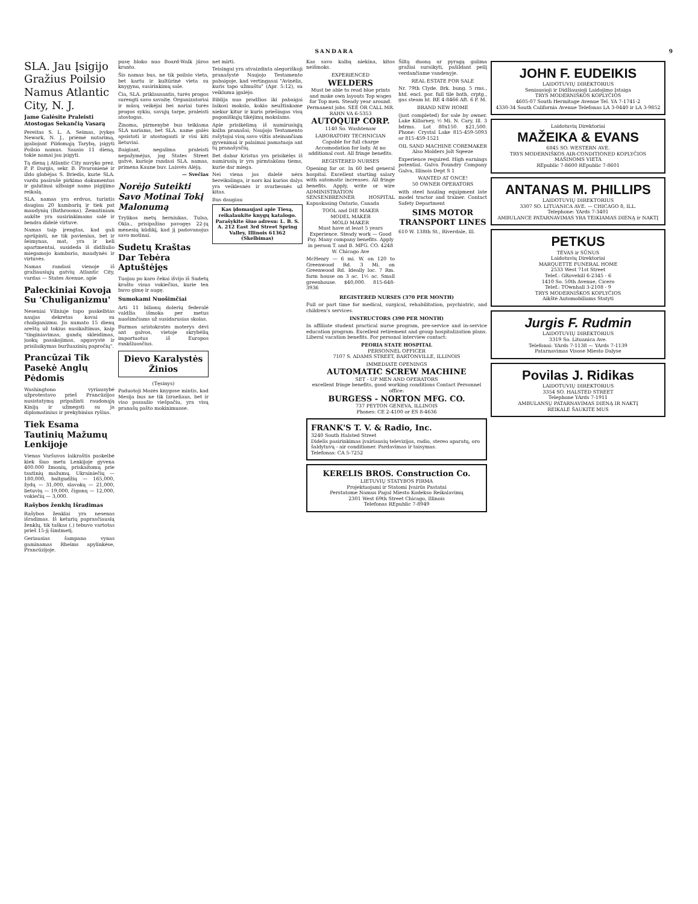SANDARA 9
SLA. Jau Įsigijo Gražius Poilsio Namus Atlantic City, N. J.
Jame Galėsite Praleisti Atostogas Sekančią Vasarą
Pereitas S. L. A. Seimas, įvykęs Newark, N. J., priėmė nutarimą, įgaliojant Pildomąją Tarybą, įsigyti Poilsio namus. Sausio 11 dieną, tokie namai jau įsigyti.
Tą dieną į Atlantic City nuvyko prez. P. P. Dargis, sekr. B. Pivaronienė ir iždo globėjas S. Briedis, kurie SLA. vardu pasirašė pirkimo dokumentus ir galutinai užbaigė namo įsigijimo reikalą.
SLA. namas yra erdvus, turintis daugiau 20 kambarių ir tiek pat maudynių (Bathrooms). Žemutiniam aukšte yra susirinkimams salė ir bendra didelė virtuvė.
Namas taip įrengtas, kad gali aprūpinti, ne tik pavienius, bet ir šeimynas, mat, yra ir keli apartmentai, susideda iš didžiulio miegamojo kambario, maudynės ir virtuvės.
Namas randasi vienoje iš gražiausiųjų gatvių Atlantic City, vardas — States Avenue, apie
Paleckiniai Kovoja Su 'Chuliganizmu'
Neseniai Vilniuje tapo paskelbtas naujas dekretas kovai su chuliganizmu. Jis numato 15 dienų areštą už tokius nusikaltimus, kaip "tinginiavimas, gandų skleidimas, juokų pasakojimas, apgavystė ir prisilaikymas buržuazinių papročių".
Prancūzai Tik Pasekė Anglų Pėdomis
Washingtono vyriausybė užprotestavo prieš Prancūzijos nusistatymą pripažinti raudonąją Kiniją ir užmegsti su ja diplomatinius ir prekybinius ryšius.
Tiek Esama Tautinių Mažumų Lenkijoje
Vienas Varšuvos laikraštis paskelbė kiek šiuo metu Lenkijoje gyvena 400.000 žmonių, priskaitomų prie tautinių mažumų. Ukrainiečių — 180,000, baltgudžių — 165,000, žydų — 31,000, slavokų — 21,000, lietuvių — 19,000, čigonų — 12,000, vokiečių — 3,000.
Rašybos ženklų Išradimas
Rašybos ženklai yra nesenas išradimas. Iš keturių paprasčiausių ženklų, tik taškas (.) tebuvo vartotas prieš 15-jį šimtmetį.
Geriausias šampano vynas gaminamas Rheims apylinkėse, Prancūzijoje.
pusę bloko nuo Board-Walk jūros kranto.
Šis namas bus, ne tik poilsio vieta, bet kartu ir kultūrinė vieta su knygynu, susirinkimų sale.
Čia, SLA. priklausantis, turės progos surengti savo savaitę. Organizatoriai ir mūsų veikėjai bei nariai turės progos sykiu, savųjų tarpe, praleisti atostogas.
Žinoma, pirmenybė bus teikiama SLA nariams, bet SLA. name galės apsistoti ir atostogauti ir visi kiti lietuviai.
Baigiant, negalima praleisti nepažymėjus, jog States Street gatvė, kurioje randasi SLA. namas, primena Kaune buv. Laisvės Alėją.
— Svečias
Norėjo Suteikti Savo Motinai Tokį Malonumą
Trylikos metų berniukas, Tulsa, Okla., prisipažino pavogęs 22-jų mėnesių kūdikį, kad jį padovanojus savo motinai.
Sudetų Kraštas Dar Tebėra Aptuštėjęs
Tuojau po karo čekai išvijo iš Sudetų krašto visus vokiečius, kurie ten buvo gimę ir augę.
Sumokami Nuošimčiai
Arti 11 bilionų dolerių federalė valdžia išmoka per metus nuošimčiams už susidarusias skolas.
Burmos aristokratės moterys dėvi ant galvos, vietoje skrybėlių importuotus iš Europos rankšluosčius.
Dievo Karalystės Žinios
(Tęsinys)
Paduotoji Mozės knygose mintis, kad Mesija bus ne tik Izraeliaus, bet ir viso pasaulio viešpačiu, yra visų pranašų pašto mokinimuose.
net mirti.
Teisingai yra atvaizdinta alegoriškoji pranašystė Naujojo Testamento pabaigoje, kad vertingasai "Avinėlis, kuris tapo užmuštu" (Apr. 5:12), su veiklumu įgalėjo.
Biblija nuo pradžios iki pabaigai laikosi mokslo, kokio neužtinkame niekur kitur ir kuris priešingas visų pagoniškųjų tikėjimų mokslams.
Apie prisikėlimą iš numirusiųjų kalba pranašai; Naujojo Testamento rašytojai visų savo viltis ateinančiam gyvenimui ir palaimai pamatuoja ant tų pranašysčių.
Bet dabar Kristus yra prisikėlęs iš numirusių ir yra pirmtakūnu tiems, kurie dar miega.
Nei viena jos dalelė nėra bereikalinga, ir nors kai kurios dalys yra veiklesnės ir svarbesnės už kitas.
Bus daugiau
Kas įdomaujasi apie Tiesą, reikalaukite knygų katalogo. Parašykite šiuo adresu: L. B. S. A. 212 East 3rd Street Spring Valley, Illinois 61362 (Skelbimas)
Kas savo kalbą niekina, kitos neišmoks.
EXPERIENCED
WELDERS
Must be able to read blue prints and make own layouts Top wages for Top men. Steady year around. Permanent jobs. SEE OR CALL MR. RAHN VA 6-5353
AUTOQUIP CORP.
1140 So. Washtenaw
LABORATORY TECHNICIAN
Capable for full charge Accomodation for lady. At no additional cost. All fringe benefits.
REGISTERED NURSES
Opening for or. In 60 bed general hospital. Excellent starting salary with automatic increases. All fringe benefits. Apply, write or wire ADMINISTRATION SENSENBRENNER HOSPITAL Kapuskasing Ontario, Canada
TOOL and DIE MAKER
MODEL MAKER
MOLD MAKER
Must have at least 5 years Experience. Steady work — Good Pay. Many company benefits. Apply in person T. and B. MFG. CO. 4248 W. Chicago Ave
McHenry — 6 mi. W. on 120 to Greenwood Rd. 3 Mi. on Greenwood Rd. Ideally loc. 7 Rm. farm house on 3 ac. 1½ ac. Small greenhouse. $40,000. 815-648-3936
Šiltą duoną ar pyragą galima gražiai suraikyti, pašildant peilį verdančiame vandenyje.
REAL ESTATE FOR SALE
Nr. 79th Clyde. Brk. bung. 5 rms., htd. encl. por. full tile bath, crptg., gas steam ht. RE 4-8466 Aft. 6 P. M.
BRAND NEW HOME
(just completed) for sale by owner. Lake Killarney, ½ Mi. N. Cary, Ill. 3 bdrms. Lot 80x150. $21,500. Phone: Crystal Lake 815-459-5093 or 815-459-1521
OIL SAND MACHINE COREMAKER Also Molders Jolt Sqeeze
Experience required. High earnings potential. Galva Foundry Company Galva, Illinois Dept S 1
WANTED AT ONCE!
50 OWNER OPERATORS
with steel hauling equipment late model tractor and trainer. Contact Safety Department
SIMS MOTOR TRANSPORT LINES
610 W. 138th St., Riverdale, Ill.
REGISTERED NURSES (370 PER MONTH)
Full or part time for medical, surgical, rehabilitation, psychiatric, and children's services.
INSTRUCTORS (390 PER MONTH)
In affiliate student practical nurse program, pre-service and in-service education program. Excellent retirement and group hospitalization plans. Liberal vacation benefits. For personal interview contact:
PEORIA STATE HOSPITAL
PERSONNEL OFFICER
7107 S. ADAMS STREET, BARTONVILLE, ILLINOIS
IMMEDIATE OPENINGS
AUTOMATIC SCREW MACHINE
SET - UP MEN AND OPERATORS
excellent fringe benefits, good working conditions Contact Personnel office:
BURGESS - NORTON MFG. CO.
737 PEYTON GENEVA, ILLINOIS
Phones: CE 2-4100 or ES 8-4636
FRANK'S T. V. & Radio, Inc.
3240 South Halsted Street
Didelis pasirinkimas įvairiausių televizijos, radio, stereo aparatų, oro šaldytuvų - air conditioner. Pardavimas ir taisymas.
Telefonas: CA 5-7252
KERELIS BROS. Construction Co.
LIETUVIŲ STATYBOS FIRMA
Projektuojami ir Statomi Įvairūs Pastatai
Perstatome Namus Pagal Miesto Kodekso Reikalavimų
2301 West 69th Street Chicago, Illinois
Telefonas REpublic 7-8949
JOHN F. EUDEIKIS
LAIDOTUVIŲ DIREKTORIUS
Seniausioji ir Didžiausioji Laidojimo Įstaiga
TRYS MODERNIŠKOS KOPLYČIOS
4605-07 South Hermitage Avenue Tel. YA 7-1741-2
4330-34 South California Avenue Telefonas LA 3-0440 ir LA 3-9852
Laidotuvių Direktoriai
MAŽEIKA & EVANS
6845 SO. WESTERN AVE.
TRYS MODERNIŠKOS AIR-CONDITIONED KOPLYČIOS
MAŠINOMS VIETA
REpublic 7-8600 REpublic 7-8601
ANTANAS M. PHILLIPS
LAIDOTUVIŲ DIREKTORIUS
3307 SO. LITUANICA AVE. — CHICAGO 8, ILL.
Telephone: YArds 7-3401
AMBULANCE PATARNAVIMAS YRA TEIKIAMAS DIENĄ ir NAKTĮ
PETKUS
TĖVAS ir SŪNUS
Laidotuvių Direktoriai
MARQUETTE FUNERAL HOME
2533 West 71st Street
Telef.: GRovehill 6-2345 - 6
1410 So. 50th Avenue, Cicero
Telef.: TOwnhall 3-2108 - 9
TRYS MODERNIŠKOS KOPLYČIOS
Aikštė Automobiliams Statyti
Jurgis F. Rudmin
LAIDOTUVIŲ DIREKTORIUS
3319 So. Lituanica Ave.
Telefonai: YArds 7-1138 — YArds 7-1139
Patarnavimas Visose Miesto Dalyse
Povilas J. Ridikas
LAIDOTUVIŲ DIREKTORIUS
3354 SO. HALSTED STREET
Telephone YArds 7-1911
AMBULANSŲ PATARNAVIMAS DIENĄ IR NAKTĮ
REIKALE ŠAUKITE MUS